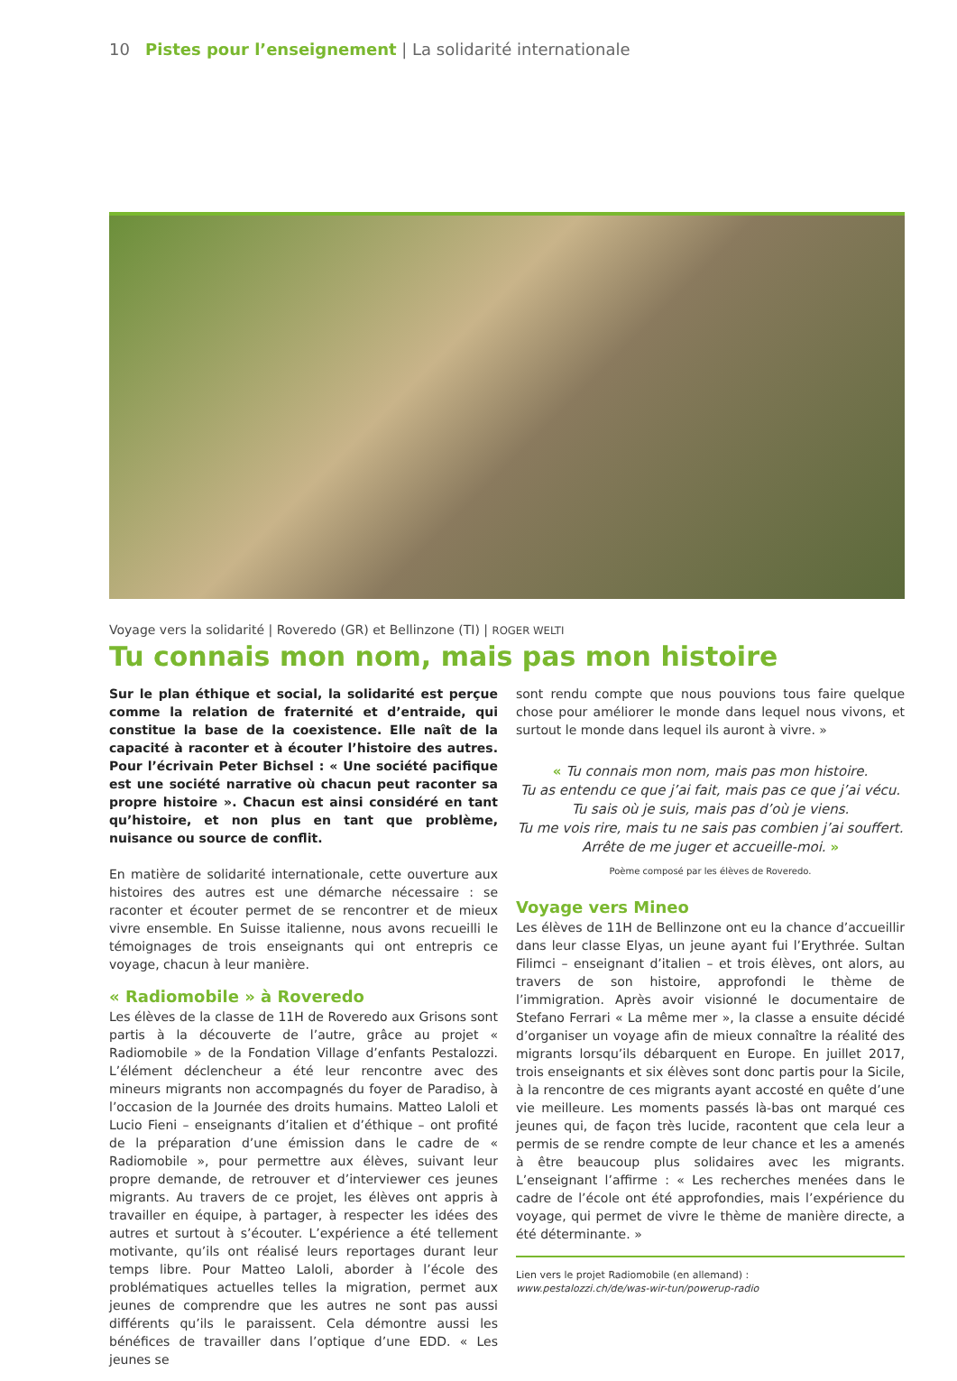10 Pistes pour l’enseignement | La solidarité internationale
Voyage vers la solidarité | Roveredo (GR) et Bellinzone (TI) | ROGER WELTI
Tu connais mon nom, mais pas mon histoire
Sur le plan éthique et social, la solidarité est perçue comme la relation de fraternité et d’entraide, qui constitue la base de la coexistence. Elle naît de la capacité à raconter et à écouter l’histoire des autres. Pour l’écrivain Peter Bichsel : « Une société pacifique est une société narrative où chacun peut raconter sa propre histoire ». Chacun est ainsi considéré en tant qu’histoire, et non plus en tant que problème, nuisance ou source de conflit.
En matière de solidarité internationale, cette ouverture aux histoires des autres est une démarche nécessaire : se raconter et écouter permet de se rencontrer et de mieux vivre ensemble. En Suisse italienne, nous avons recueilli le témoignages de trois enseignants qui ont entrepris ce voyage, chacun à leur manière.
« Radiomobile » à Roveredo
Les élèves de la classe de 11H de Roveredo aux Grisons sont partis à la découverte de l’autre, grâce au projet « Radiomobile » de la Fondation Village d’enfants Pestalozzi. L’élément déclencheur a été leur rencontre avec des mineurs migrants non accompagnés du foyer de Paradiso, à l’occasion de la Journée des droits humains. Matteo Laloli et Lucio Fieni – enseignants d’italien et d’éthique – ont profité de la préparation d’une émission dans le cadre de « Radiomobile », pour permettre aux élèves, suivant leur propre demande, de retrouver et d’interviewer ces jeunes migrants. Au travers de ce projet, les élèves ont appris à travailler en équipe, à partager, à respecter les idées des autres et surtout à s’écouter. L’expérience a été tellement motivante, qu’ils ont réalisé leurs reportages durant leur temps libre. Pour Matteo Laloli, aborder à l’école des problématiques actuelles telles la migration, permet aux jeunes de comprendre que les autres ne sont pas aussi différents qu’ils le paraissent. Cela démontre aussi les bénéfices de travailler dans l’optique d’une EDD. « Les jeunes se
sont rendu compte que nous pouvions tous faire quelque chose pour améliorer le monde dans lequel nous vivons, et surtout le monde dans lequel ils auront à vivre. »
« Tu connais mon nom, mais pas mon histoire.
Tu as entendu ce que j’ai fait, mais pas ce que j’ai vécu.
Tu sais où je suis, mais pas d’où je viens.
Tu me vois rire, mais tu ne sais pas combien j’ai souffert.
Arrête de me juger et accueille-moi. »
Poème composé par les élèves de Roveredo.
Voyage vers Mineo
Les élèves de 11H de Bellinzone ont eu la chance d’accueillir dans leur classe Elyas, un jeune ayant fui l’Erythrée. Sultan Filimci – enseignant d’italien – et trois élèves, ont alors, au travers de son histoire, approfondi le thème de l’immigration. Après avoir visionné le documentaire de Stefano Ferrari « La même mer », la classe a ensuite décidé d’organiser un voyage afin de mieux connaître la réalité des migrants lorsqu’ils débarquent en Europe. En juillet 2017, trois enseignants et six élèves sont donc partis pour la Sicile, à la rencontre de ces migrants ayant accosté en quête d’une vie meilleure. Les moments passés là-bas ont marqué ces jeunes qui, de façon très lucide, racontent que cela leur a permis de se rendre compte de leur chance et les a amenés à être beaucoup plus solidaires avec les migrants. L’enseignant l’affirme : « Les recherches menées dans le cadre de l’école ont été approfondies, mais l’expérience du voyage, qui permet de vivre le thème de manière directe, a été déterminante. »
Lien vers le projet Radiomobile (en allemand) :
www.pestalozzi.ch/de/was-wir-tun/powerup-radio